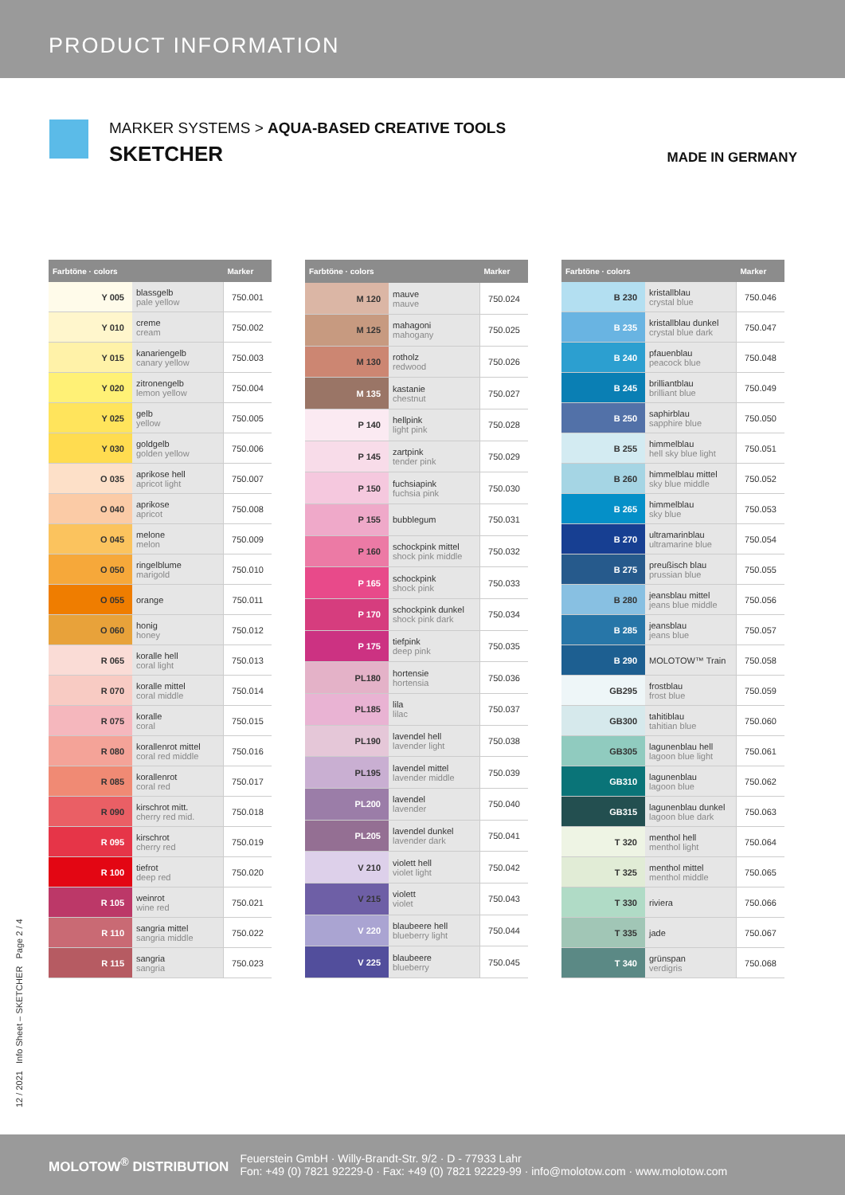PRODUCT INFORMATION
MARKER SYSTEMS > AQUA-BASED CREATIVE TOOLS
SKETCHER
MADE IN GERMANY
| Farbtöne · colors | | Marker |
| --- | --- | --- |
| Y 005 | blassgelb pale yellow | 750.001 |
| Y 010 | creme cream | 750.002 |
| Y 015 | kanariengelb canary yellow | 750.003 |
| Y 020 | zitronengelb lemon yellow | 750.004 |
| Y 025 | gelb yellow | 750.005 |
| Y 030 | goldgelb golden yellow | 750.006 |
| O 035 | aprikose hell apricot light | 750.007 |
| O 040 | aprikose apricot | 750.008 |
| O 045 | melone melon | 750.009 |
| O 050 | ringelblume marigold | 750.010 |
| O 055 | orange | 750.011 |
| O 060 | honig honey | 750.012 |
| R 065 | koralle hell coral light | 750.013 |
| R 070 | koralle mittel coral middle | 750.014 |
| R 075 | koralle coral | 750.015 |
| R 080 | korallenrot mittel coral red middle | 750.016 |
| R 085 | korallenrot coral red | 750.017 |
| R 090 | kirschrot mitt. cherry red mid. | 750.018 |
| R 095 | kirschrot cherry red | 750.019 |
| R 100 | tiefrot deep red | 750.020 |
| R 105 | weinrot wine red | 750.021 |
| R 110 | sangria mittel sangria middle | 750.022 |
| R 115 | sangria sangria | 750.023 |
| Farbtöne · colors | | Marker |
| --- | --- | --- |
| M 120 | mauve mauve | 750.024 |
| M 125 | mahagoni mahogany | 750.025 |
| M 130 | rotholz redwood | 750.026 |
| M 135 | kastanie chestnut | 750.027 |
| P 140 | hellpink light pink | 750.028 |
| P 145 | zartpink tender pink | 750.029 |
| P 150 | fuchsiapink fuchsia pink | 750.030 |
| P 155 | bubblegum | 750.031 |
| P 160 | schockpink mittel shock pink middle | 750.032 |
| P 165 | schockpink shock pink | 750.033 |
| P 170 | schockpink dunkel shock pink dark | 750.034 |
| P 175 | tiefpink deep pink | 750.035 |
| PL180 | hortensie hortensia | 750.036 |
| PL185 | lila lilac | 750.037 |
| PL190 | lavendel hell lavender light | 750.038 |
| PL195 | lavendel mittel lavender middle | 750.039 |
| PL200 | lavendel lavender | 750.040 |
| PL205 | lavendel dunkel lavender dark | 750.041 |
| V 210 | violett hell violet light | 750.042 |
| V 215 | violett violet | 750.043 |
| V 220 | blaubeere hell blueberry light | 750.044 |
| V 225 | blaubeere blueberry | 750.045 |
| Farbtöne · colors | | Marker |
| --- | --- | --- |
| B 230 | kristallblau crystal blue | 750.046 |
| B 235 | kristallblau dunkel crystal blue dark | 750.047 |
| B 240 | pfauenblau peacock blue | 750.048 |
| B 245 | brilliantblau brilliant blue | 750.049 |
| B 250 | saphirblau sapphire blue | 750.050 |
| B 255 | himmelblau hell sky blue light | 750.051 |
| B 260 | himmelblau mittel sky blue middle | 750.052 |
| B 265 | himmelblau sky blue | 750.053 |
| B 270 | ultramarinblau ultramarine blue | 750.054 |
| B 275 | preußisch blau prussian blue | 750.055 |
| B 280 | jeansblau mittel jeans blue middle | 750.056 |
| B 285 | jeansblau jeans blue | 750.057 |
| B 290 | MOLOTOW™ Train | 750.058 |
| GB295 | frostblau frost blue | 750.059 |
| GB300 | tahitiblau tahitian blue | 750.060 |
| GB305 | lagunenblau hell lagoon blue light | 750.061 |
| GB310 | lagunenblau lagoon blue | 750.062 |
| GB315 | lagunenblau dunkel lagoon blue dark | 750.063 |
| T 320 | menthol hell menthol light | 750.064 |
| T 325 | menthol mittel menthol middle | 750.065 |
| T 330 | riviera | 750.066 |
| T 335 | jade | 750.067 |
| T 340 | grünspan verdigris | 750.068 |
12 / 2021 Info Sheet – SKETCHER Page 2 / 4
MOLOTOW<sup>®</sup> DISTRIBUTION
Feuerstein GmbH · Willy-Brandt-Str. 9/2 · D - 77933 Lahr
Fon: +49 (0) 7821 92229-0 · Fax: +49 (0) 7821 92229-99 · info@molotow.com · www.molotow.com